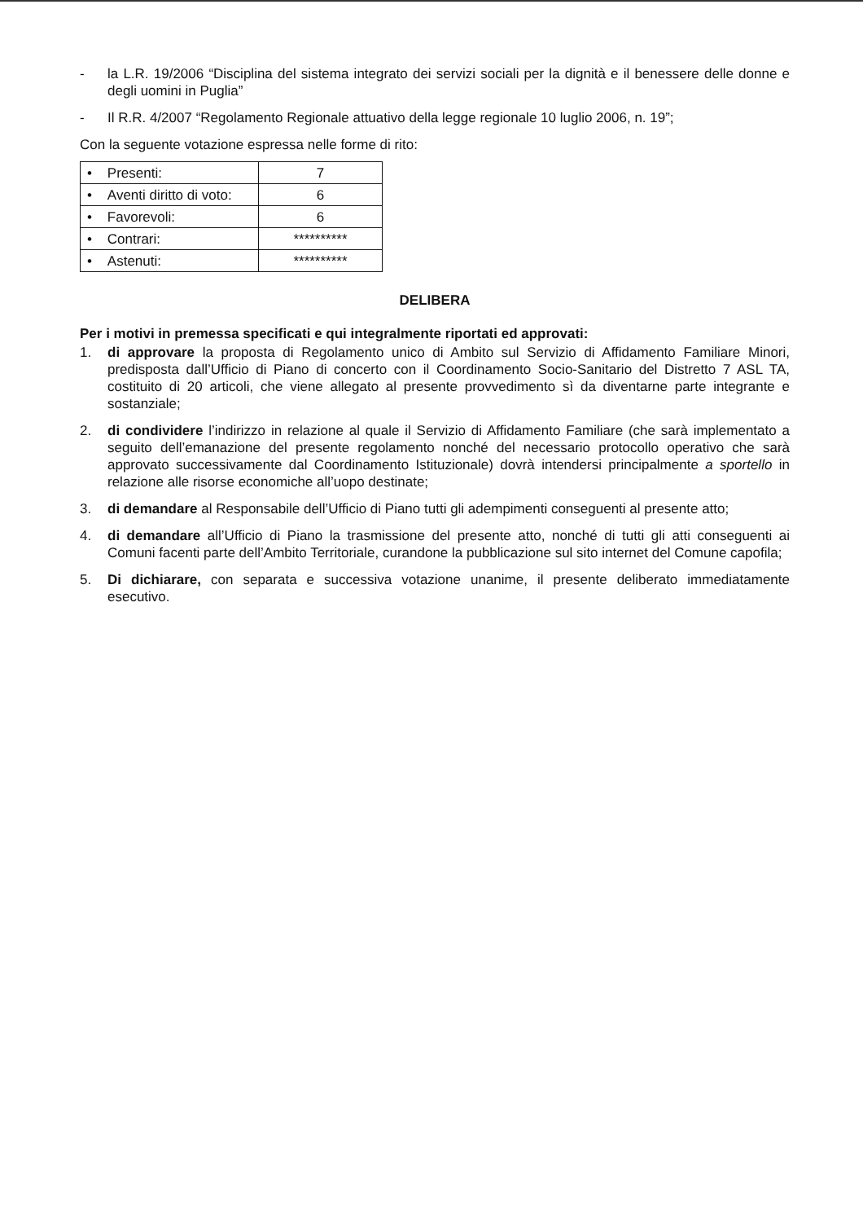- la L.R. 19/2006 “Disciplina del sistema integrato dei servizi sociali per la dignità e il benessere delle donne e degli uomini in Puglia”
- Il R.R. 4/2007 “Regolamento Regionale attuativo della legge regionale 10 luglio 2006, n. 19”;
Con la seguente votazione espressa nelle forme di rito:
| • Presenti: | 7 |
| • Aventi diritto di voto: | 6 |
| • Favorevoli: | 6 |
| • Contrari: | ********** |
| • Astenuti: | ********** |
DELIBERA
Per i motivi in premessa specificati e qui integralmente riportati ed approvati:
1. di approvare la proposta di Regolamento unico di Ambito sul Servizio di Affidamento Familiare Minori, predisposta dall’Ufficio di Piano di concerto con il Coordinamento Socio-Sanitario del Distretto 7 ASL TA, costituito di 20 articoli, che viene allegato al presente provvedimento sì da diventarne parte integrante e sostanziale;
2. di condividere l’indirizzo in relazione al quale il Servizio di Affidamento Familiare (che sarà implementato a seguito dell’emanazione del presente regolamento nonché del necessario protocollo operativo che sarà approvato successivamente dal Coordinamento Istituzionale) dovrà intendersi principalmente a sportello in relazione alle risorse economiche all’uopo destinate;
3. di demandare al Responsabile dell’Ufficio di Piano tutti gli adempimenti conseguenti al presente atto;
4. di demandare all’Ufficio di Piano la trasmissione del presente atto, nonché di tutti gli atti conseguenti ai Comuni facenti parte dell’Ambito Territoriale, curandone la pubblicazione sul sito internet del Comune capofila;
5. Di dichiarare, con separata e successiva votazione unanime, il presente deliberato immediatamente esecutivo.